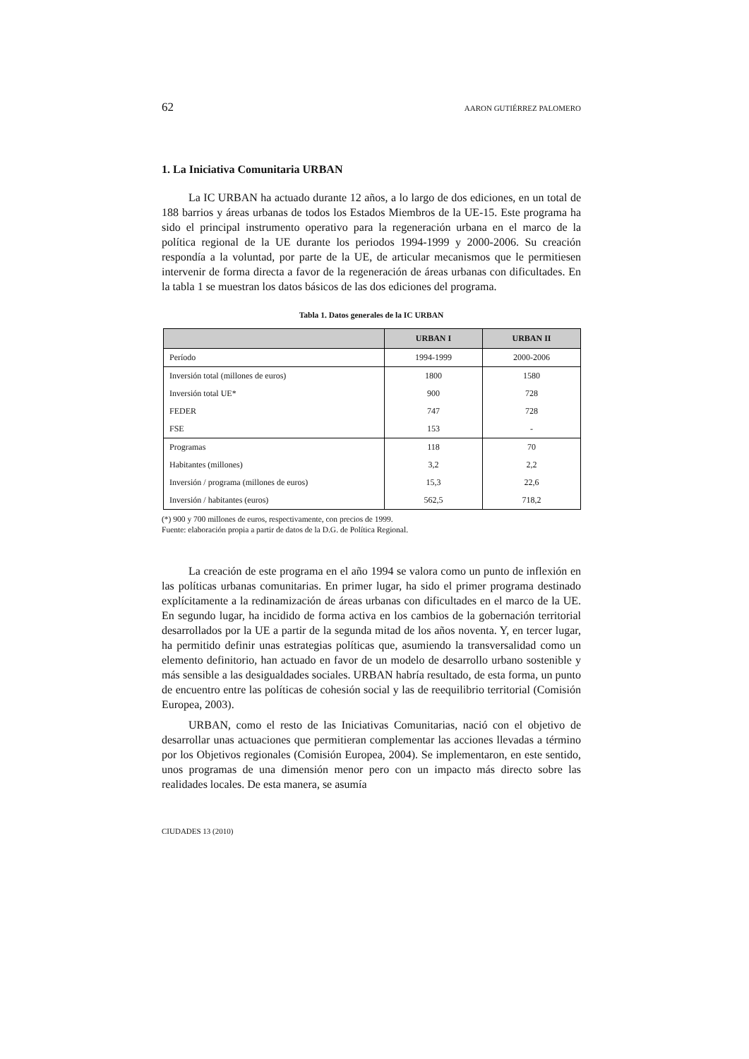62 AARON GUTIÉRREZ PALOMERO
1. La Iniciativa Comunitaria URBAN
La IC URBAN ha actuado durante 12 años, a lo largo de dos ediciones, en un total de 188 barrios y áreas urbanas de todos los Estados Miembros de la UE-15. Este programa ha sido el principal instrumento operativo para la regeneración urbana en el marco de la política regional de la UE durante los periodos 1994-1999 y 2000-2006. Su creación respondía a la voluntad, por parte de la UE, de articular mecanismos que le permitiesen intervenir de forma directa a favor de la regeneración de áreas urbanas con dificultades. En la tabla 1 se muestran los datos básicos de las dos ediciones del programa.
Tabla 1. Datos generales de la IC URBAN
| | URBAN I | URBAN II |
| --- | --- | --- |
| Período | 1994-1999 | 2000-2006 |
| Inversión total (millones de euros) | 1800 | 1580 |
| Inversión total UE* | 900 | 728 |
| FEDER | 747 | 728 |
| FSE | 153 | - |
| Programas | 118 | 70 |
| Habitantes (millones) | 3,2 | 2,2 |
| Inversión / programa (millones de euros) | 15,3 | 22,6 |
| Inversión / habitantes (euros) | 562,5 | 718,2 |
(*) 900 y 700 millones de euros, respectivamente, con precios de 1999.
Fuente: elaboración propia a partir de datos de la D.G. de Política Regional.
La creación de este programa en el año 1994 se valora como un punto de inflexión en las políticas urbanas comunitarias. En primer lugar, ha sido el primer programa destinado explícitamente a la redinamización de áreas urbanas con dificultades en el marco de la UE. En segundo lugar, ha incidido de forma activa en los cambios de la gobernación territorial desarrollados por la UE a partir de la segunda mitad de los años noventa. Y, en tercer lugar, ha permitido definir unas estrategias políticas que, asumiendo la transversalidad como un elemento definitorio, han actuado en favor de un modelo de desarrollo urbano sostenible y más sensible a las desigualdades sociales. URBAN habría resultado, de esta forma, un punto de encuentro entre las políticas de cohesión social y las de reequilibrio territorial (Comisión Europea, 2003).
URBAN, como el resto de las Iniciativas Comunitarias, nació con el objetivo de desarrollar unas actuaciones que permitieran complementar las acciones llevadas a término por los Objetivos regionales (Comisión Europea, 2004). Se implementaron, en este sentido, unos programas de una dimensión menor pero con un impacto más directo sobre las realidades locales. De esta manera, se asumía
CIUDADES 13 (2010)